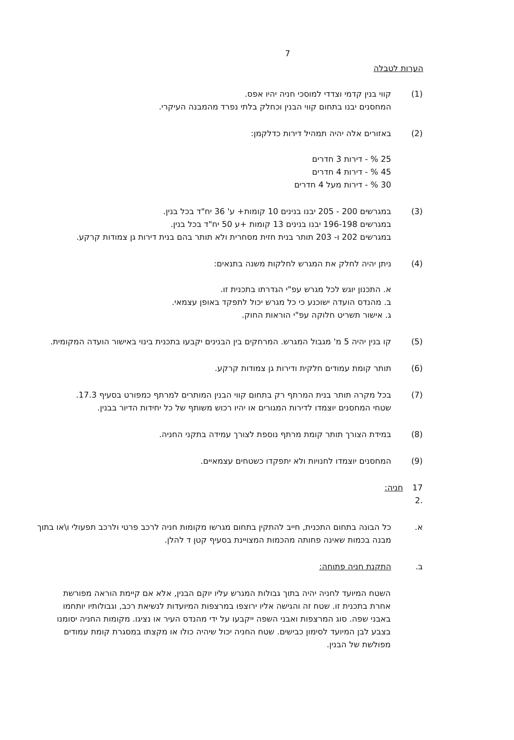7
הערות לטבלה
(1) קווי בנין קדמי וצדדי למוסכי חניה יהיו אפס.
המחסנים יבנו בתחום קווי הבנין וכחלק בלתי נפרד מהמבנה העיקרי.
(2) באזורים אלה יהיה תמהיל דירות כדלקמן:
25 % - דירות 3 חדרים
45 % - דירות 4 חדרים
30 % - דירות מעל 4 חדרים
(3) במגרשים 200 - 205 יבנו בנינים 10 קומות+ ע' 36 יח"ד בכל בנין.
במגרשים 196-198 יבנו בנינים 13 קומות +ע 50 יח"ד בכל בנין.
במגרשים 202 ו- 203 תותר בנית חזית מסחרית ולא תותר בהם בנית דירות גן צמודות קרקע.
(4) ניתן יהיה לחלק את המגרש לחלקות משנה בתנאים:
א. התכנון יוגש לכל מגרש עפ"י הגדרתו בתכנית זו.
ב. מהנדס הועדה ישוכנע כי כל מגרש יכול לתפקד באופן עצמאי.
ג. אישור תשריט חלוקה עפ"י הוראות החוק.
(5) קו בנין יהיה 5 מ' מגבול המגרש. המרחקים בין הבנינים יקבעו בתכנית בינוי באישור הועדה המקומית.
(6) תותר קומת עמודים חלקית ודירות גן צמודות קרקע.
(7) בכל מקרה תותר בנית המרתף רק בתחום קווי הבנין המותרים למרתף כמפורט בסעיף 17.3.
שטחי המחסנים יוצמדו לדירות המגורים או יהיו רכוש משותף של כל יחידות הדיור בבנין.
(8) במידת הצורך תותר קומת מרתף נוספת לצורך עמידה בתקני החניה.
(9) המחסנים יוצמדו לחנויות ולא יתפקדו כשטחים עצמאיים.
17 .2
חניה:
א. כל הבונה בתחום התכנית, חייב להתקין בתחום מגרשו מקומות חניה לרכב פרטי ולרכב תפעולי ו\או בתוך מבנה בכמות שאינה פחותה מהכמות המצויינת בסעיף קטן ד להלן.
ב. התקנת חניה פתוחה:
השטח המיועד לחניה יהיה בתוך גבולות המגרש עליו יוקם הבנין, אלא אם קיימת הוראה מפורשת אחרת בתכנית זו. שטח זה והגישה אליו ירוצפו במרצפות המיועדות לנשיאת רכב, וגבולותיו יותחמו באבני שפה. סוג המרצפות ואבני השפה ייקבעו על ידי מהנדס העיר או נציגו. מקומות החניה יסומנו בצבע לבן המיועד לסימון כבישים. שטח החניה יכול שיהיה כולו או מקצתו במסגרת קומת עמודים מפולשת של הבנין.